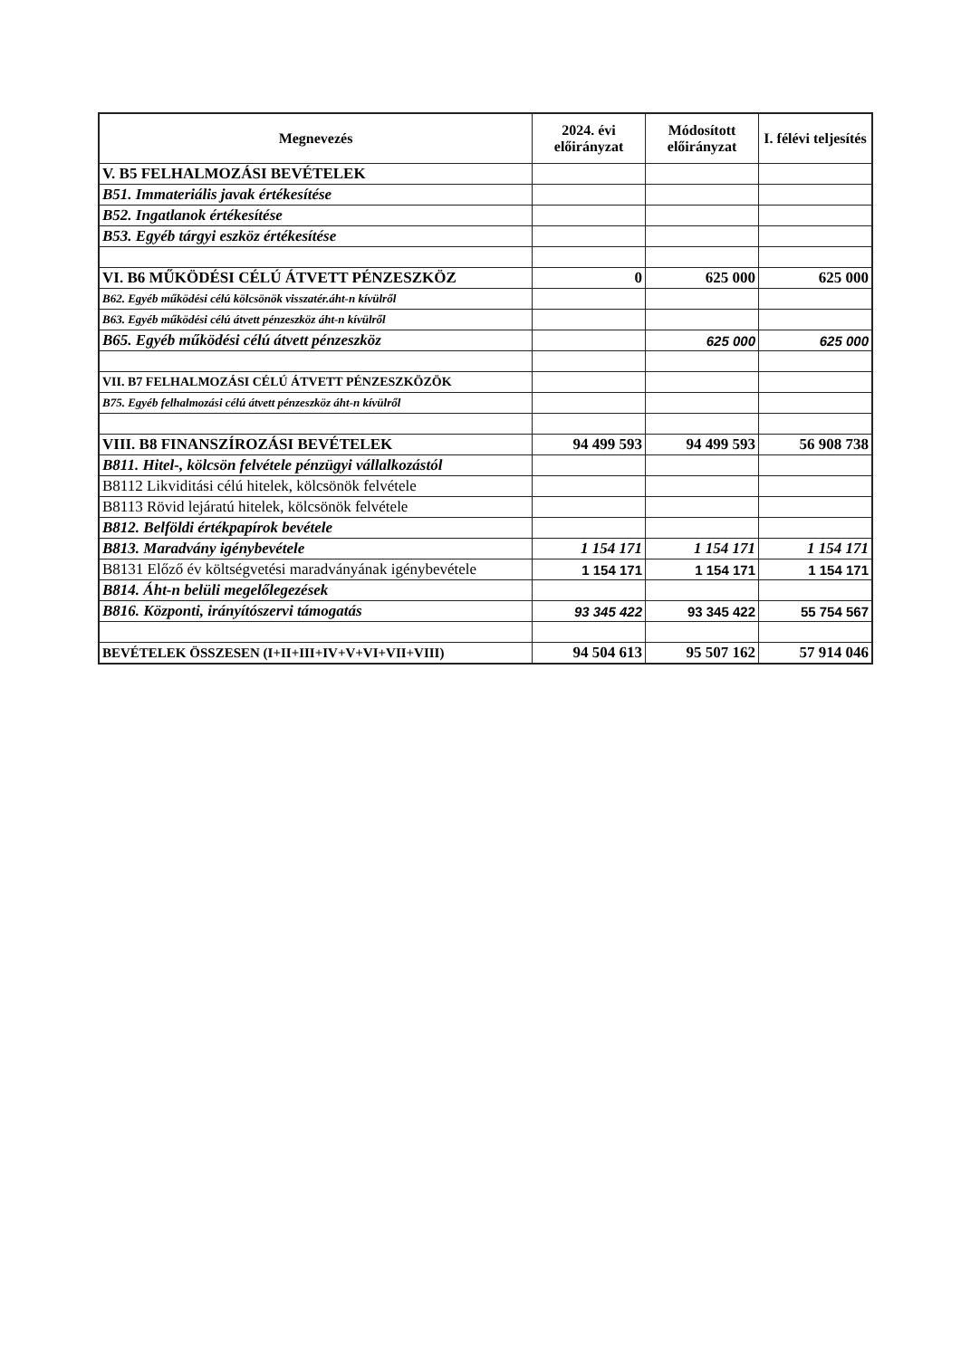| Megnevezés | 2024. évi előirányzat | Módosított előirányzat | I. félévi teljesítés |
| --- | --- | --- | --- |
| V. B5 FELHALMOZÁSI BEVÉTELEK | | | |
| B51. Immateriális javak értékesítése | | | |
| B52. Ingatlanok értékesítése | | | |
| B53. Egyéb tárgyi eszköz értékesítése | | | |
| VI. B6 MŰKÖDÉSI CÉLÚ ÁTVETT PÉNZESZKÖZ | 0 | 625 000 | 625 000 |
| B62. Egyéb működési célú kölcsönök visszatér.áht-n kívülről | | | |
| B63. Egyéb működési célú átvett pénzeszköz áht-n kívülről | | | |
| B65. Egyéb működési célú átvett pénzeszköz | | 625 000 | 625 000 |
| VII. B7 FELHALMOZÁSI CÉLÚ ÁTVETT PÉNZESZKÖZÖK | | | |
| B75. Egyéb felhalmozási célú átvett pénzeszköz áht-n kívülről | | | |
| VIII. B8 FINANSZÍROZÁSI BEVÉTELEK | 94 499 593 | 94 499 593 | 56 908 738 |
| B811. Hitel-, kölcsön felvétele pénzügyi vállalkozástól | | | |
| B8112 Likviditási célú hitelek, kölcsönök felvétele | | | |
| B8113 Rövid lejáratú hitelek, kölcsönök felvétele | | | |
| B812. Belföldi értékpapírok bevétele | | | |
| B813. Maradvány igénybevétele | 1 154 171 | 1 154 171 | 1 154 171 |
| B8131 Előző év költségvetési maradványának igénybevétele | 1 154 171 | 1 154 171 | 1 154 171 |
| B814. Áht-n belüli megelőlegezések | | | |
| B816. Központi, irányítószervi támogatás | 93 345 422 | 93 345 422 | 55 754 567 |
| BEVÉTELEK ÖSSZESEN (I+II+III+IV+V+VI+VII+VIII) | 94 504 613 | 95 507 162 | 57 914 046 |